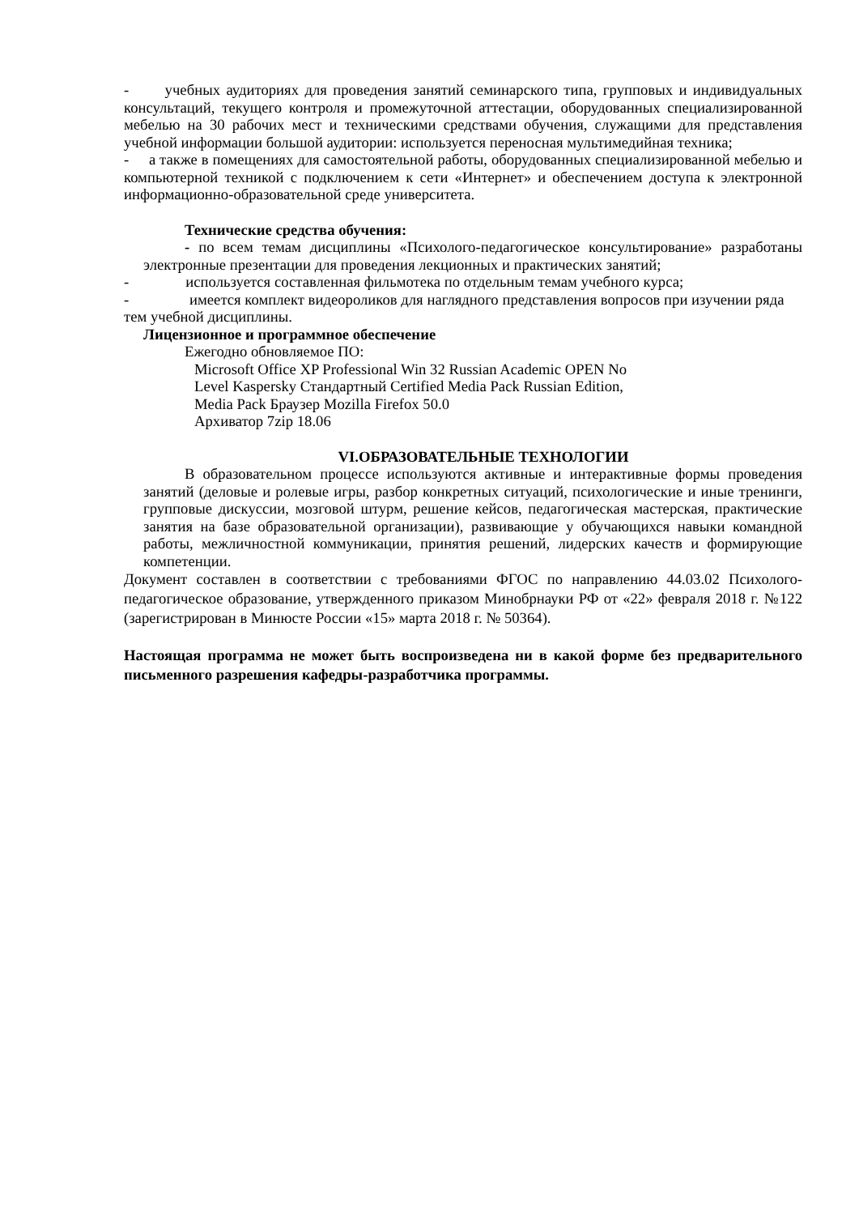- учебных аудиториях для проведения занятий семинарского типа, групповых и индивидуальных консультаций, текущего контроля и промежуточной аттестации, оборудованных специализированной мебелью на 30 рабочих мест и техническими средствами обучения, служащими для представления учебной информации большой аудитории: используется переносная мультимедийная техника;
- а также в помещениях для самостоятельной работы, оборудованных специализированной мебелью и компьютерной техникой с подключением к сети «Интернет» и обеспечением доступа к электронной информационно-образовательной среде университета.
Технические средства обучения:
- по всем темам дисциплины «Психолого-педагогическое консультирование» разработаны электронные презентации для проведения лекционных и практических занятий;
- используется составленная фильмотека по отдельным темам учебного курса;
- имеется комплект видеороликов для наглядного представления вопросов при изучении ряда тем учебной дисциплины.
Лицензионное и программное обеспечение
Ежегодно обновляемое ПО:
Microsoft Office XP Professional Win 32 Russian Academic OPEN No
Level Kaspersky Стандартный Certified Media Pack Russian Edition,
Media Pack Браузер Mozilla Firefox 50.0
Архиватор 7zip 18.06
VI.ОБРАЗОВАТЕЛЬНЫЕ ТЕХНОЛОГИИ
В образовательном процессе используются активные и интерактивные формы проведения занятий (деловые и ролевые игры, разбор конкретных ситуаций, психологические и иные тренинги, групповые дискуссии, мозговой штурм, решение кейсов, педагогическая мастерская, практические занятия на базе образовательной организации), развивающие у обучающихся навыки командной работы, межличностной коммуникации, принятия решений, лидерских качеств и формирующие компетенции.
Документ составлен в соответствии с требованиями ФГОС по направлению 44.03.02 Психолого-педагогическое образование, утвержденного приказом Минобрнауки РФ от «22» февраля 2018 г. №122 (зарегистрирован в Минюсте России «15» марта 2018 г. № 50364).
Настоящая программа не может быть воспроизведена ни в какой форме без предварительного письменного разрешения кафедры-разработчика программы.